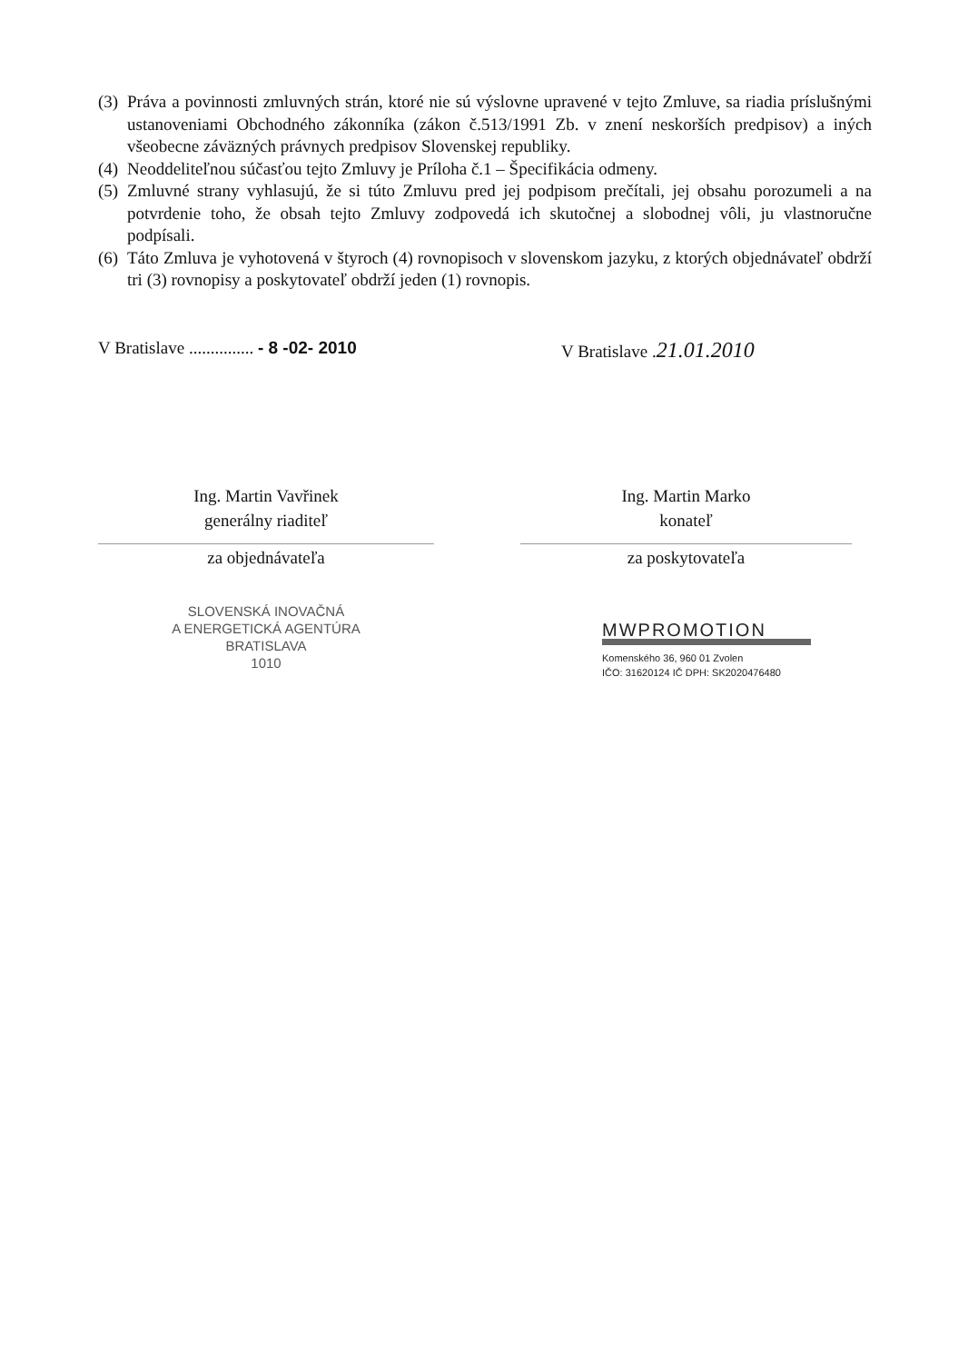(3) Práva a povinnosti zmluvných strán, ktoré nie sú výslovne upravené v tejto Zmluve, sa riadia príslušnými ustanoveniami Obchodného zákonníka (zákon č.513/1991 Zb. v znení neskorších predpisov) a iných všeobecne záväzných právnych predpisov Slovenskej republiky.
(4) Neoddeliteľnou súčasťou tejto Zmluvy je Príloha č.1 – Špecifikácia odmeny.
(5) Zmluvné strany vyhlasujú, že si túto Zmluvu pred jej podpisom prečítali, jej obsahu porozumeli a na potvrdenie toho, že obsah tejto Zmluvy zodpovedá ich skutočnej a slobodnej vôli, ju vlastnoručne podpísali.
(6) Táto Zmluva je vyhotovená v štyroch (4) rovnopisoch v slovenskom jazyku, z ktorých objednávateľ obdrží tri (3) rovnopisy a poskytovateľ obdrží jeden (1) rovnopis.
V Bratislave ............... - 8 -02- 2010
Ing. Martin Vavřinek
generálny riaditeľ
za objednávateľa
SLOVENSKÁ INOVAČNÁ
A ENERGETICKÁ AGENTÚRA
BRATISLAVA
1010
V Bratislave .21.01.2010
Ing. Martin Marko
konateľ
za poskytovateľa
MWPROMOTION
Komenského 36, 960 01 Zvolen
IČO: 31620124 IČ DPH: SK2020476480